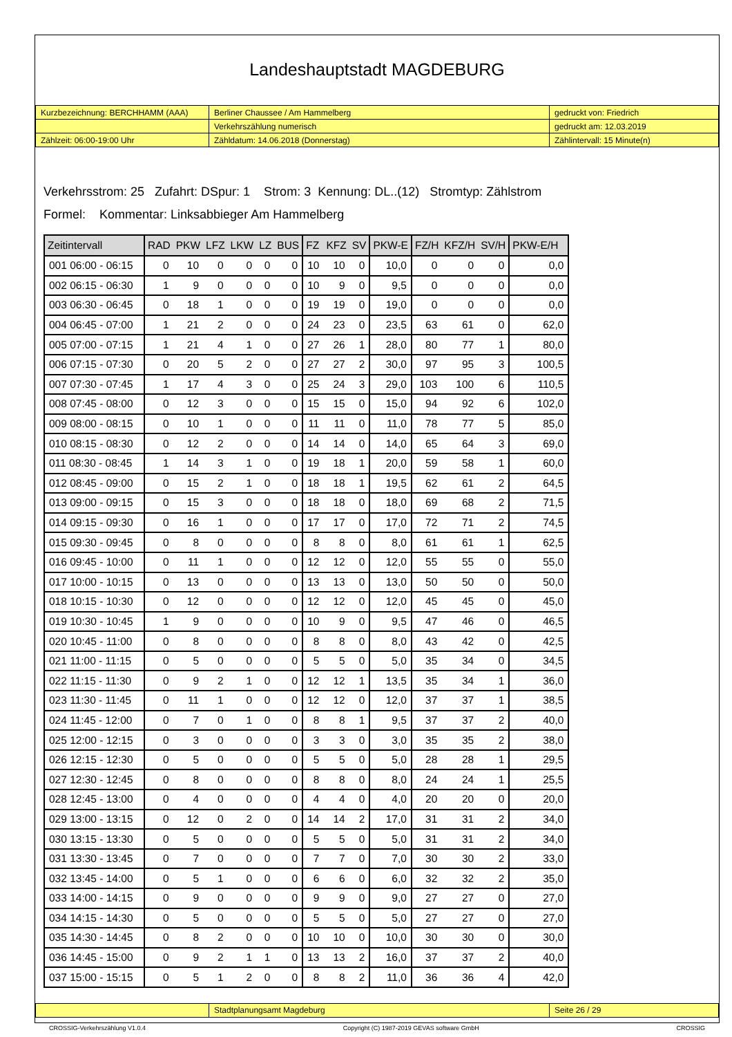Landeshauptstadt MAGDEBURG
| Kurzbezeichnung: BERCHHAMM (AAA) | Berliner Chaussee / Am Hammelberg | gedruckt von: Friedrich |
| | Verkehrszählung numerisch | gedruckt am: 12.03.2019 |
| Zählzeit: 06:00-19:00 Uhr | Zähldatum: 14.06.2018 (Donnerstag) | Zählintervall: 15 Minute(n) |
Verkehrsstrom: 25 Zufahrt: DSpur: 1 Strom: 3 Kennung: DL..(12) Stromtyp: Zählstrom
Formel: Kommentar: Linksabbieger Am Hammelberg
| Zeitintervall | RAD | PKW | LFZ | LKW | LZ | BUS | FZ | KFZ | SV | PKW-E | FZ/H | KFZ/H | SV/H | PKW-E/H |
| --- | --- | --- | --- | --- | --- | --- | --- | --- | --- | --- | --- | --- | --- | --- |
| 001 06:00 - 06:15 | 0 | 10 | 0 | 0 | 0 | 0 | 10 | 10 | 0 | 10,0 | 0 | 0 | 0 | 0,0 |
| 002 06:15 - 06:30 | 1 | 9 | 0 | 0 | 0 | 0 | 10 | 9 | 0 | 9,5 | 0 | 0 | 0 | 0,0 |
| 003 06:30 - 06:45 | 0 | 18 | 1 | 0 | 0 | 0 | 19 | 19 | 0 | 19,0 | 0 | 0 | 0 | 0,0 |
| 004 06:45 - 07:00 | 1 | 21 | 2 | 0 | 0 | 0 | 24 | 23 | 0 | 23,5 | 63 | 61 | 0 | 62,0 |
| 005 07:00 - 07:15 | 1 | 21 | 4 | 1 | 0 | 0 | 27 | 26 | 1 | 28,0 | 80 | 77 | 1 | 80,0 |
| 006 07:15 - 07:30 | 0 | 20 | 5 | 2 | 0 | 0 | 27 | 27 | 2 | 30,0 | 97 | 95 | 3 | 100,5 |
| 007 07:30 - 07:45 | 1 | 17 | 4 | 3 | 0 | 0 | 25 | 24 | 3 | 29,0 | 103 | 100 | 6 | 110,5 |
| 008 07:45 - 08:00 | 0 | 12 | 3 | 0 | 0 | 0 | 15 | 15 | 0 | 15,0 | 94 | 92 | 6 | 102,0 |
| 009 08:00 - 08:15 | 0 | 10 | 1 | 0 | 0 | 0 | 11 | 11 | 0 | 11,0 | 78 | 77 | 5 | 85,0 |
| 010 08:15 - 08:30 | 0 | 12 | 2 | 0 | 0 | 0 | 14 | 14 | 0 | 14,0 | 65 | 64 | 3 | 69,0 |
| 011 08:30 - 08:45 | 1 | 14 | 3 | 1 | 0 | 0 | 19 | 18 | 1 | 20,0 | 59 | 58 | 1 | 60,0 |
| 012 08:45 - 09:00 | 0 | 15 | 2 | 1 | 0 | 0 | 18 | 18 | 1 | 19,5 | 62 | 61 | 2 | 64,5 |
| 013 09:00 - 09:15 | 0 | 15 | 3 | 0 | 0 | 0 | 18 | 18 | 0 | 18,0 | 69 | 68 | 2 | 71,5 |
| 014 09:15 - 09:30 | 0 | 16 | 1 | 0 | 0 | 0 | 17 | 17 | 0 | 17,0 | 72 | 71 | 2 | 74,5 |
| 015 09:30 - 09:45 | 0 | 8 | 0 | 0 | 0 | 0 | 8 | 8 | 0 | 8,0 | 61 | 61 | 1 | 62,5 |
| 016 09:45 - 10:00 | 0 | 11 | 1 | 0 | 0 | 0 | 12 | 12 | 0 | 12,0 | 55 | 55 | 0 | 55,0 |
| 017 10:00 - 10:15 | 0 | 13 | 0 | 0 | 0 | 0 | 13 | 13 | 0 | 13,0 | 50 | 50 | 0 | 50,0 |
| 018 10:15 - 10:30 | 0 | 12 | 0 | 0 | 0 | 0 | 12 | 12 | 0 | 12,0 | 45 | 45 | 0 | 45,0 |
| 019 10:30 - 10:45 | 1 | 9 | 0 | 0 | 0 | 0 | 10 | 9 | 0 | 9,5 | 47 | 46 | 0 | 46,5 |
| 020 10:45 - 11:00 | 0 | 8 | 0 | 0 | 0 | 0 | 8 | 8 | 0 | 8,0 | 43 | 42 | 0 | 42,5 |
| 021 11:00 - 11:15 | 0 | 5 | 0 | 0 | 0 | 0 | 5 | 5 | 0 | 5,0 | 35 | 34 | 0 | 34,5 |
| 022 11:15 - 11:30 | 0 | 9 | 2 | 1 | 0 | 0 | 12 | 12 | 1 | 13,5 | 35 | 34 | 1 | 36,0 |
| 023 11:30 - 11:45 | 0 | 11 | 1 | 0 | 0 | 0 | 12 | 12 | 0 | 12,0 | 37 | 37 | 1 | 38,5 |
| 024 11:45 - 12:00 | 0 | 7 | 0 | 1 | 0 | 0 | 8 | 8 | 1 | 9,5 | 37 | 37 | 2 | 40,0 |
| 025 12:00 - 12:15 | 0 | 3 | 0 | 0 | 0 | 0 | 3 | 3 | 0 | 3,0 | 35 | 35 | 2 | 38,0 |
| 026 12:15 - 12:30 | 0 | 5 | 0 | 0 | 0 | 0 | 5 | 5 | 0 | 5,0 | 28 | 28 | 1 | 29,5 |
| 027 12:30 - 12:45 | 0 | 8 | 0 | 0 | 0 | 0 | 8 | 8 | 0 | 8,0 | 24 | 24 | 1 | 25,5 |
| 028 12:45 - 13:00 | 0 | 4 | 0 | 0 | 0 | 0 | 4 | 4 | 0 | 4,0 | 20 | 20 | 0 | 20,0 |
| 029 13:00 - 13:15 | 0 | 12 | 0 | 2 | 0 | 0 | 14 | 14 | 2 | 17,0 | 31 | 31 | 2 | 34,0 |
| 030 13:15 - 13:30 | 0 | 5 | 0 | 0 | 0 | 0 | 5 | 5 | 0 | 5,0 | 31 | 31 | 2 | 34,0 |
| 031 13:30 - 13:45 | 0 | 7 | 0 | 0 | 0 | 0 | 7 | 7 | 0 | 7,0 | 30 | 30 | 2 | 33,0 |
| 032 13:45 - 14:00 | 0 | 5 | 1 | 0 | 0 | 0 | 6 | 6 | 0 | 6,0 | 32 | 32 | 2 | 35,0 |
| 033 14:00 - 14:15 | 0 | 9 | 0 | 0 | 0 | 0 | 9 | 9 | 0 | 9,0 | 27 | 27 | 0 | 27,0 |
| 034 14:15 - 14:30 | 0 | 5 | 0 | 0 | 0 | 0 | 5 | 5 | 0 | 5,0 | 27 | 27 | 0 | 27,0 |
| 035 14:30 - 14:45 | 0 | 8 | 2 | 0 | 0 | 0 | 10 | 10 | 0 | 10,0 | 30 | 30 | 0 | 30,0 |
| 036 14:45 - 15:00 | 0 | 9 | 2 | 1 | 1 | 0 | 13 | 13 | 2 | 16,0 | 37 | 37 | 2 | 40,0 |
| 037 15:00 - 15:15 | 0 | 5 | 1 | 2 | 0 | 0 | 8 | 8 | 2 | 11,0 | 36 | 36 | 4 | 42,0 |
| | Stadtplanungsamt Magdeburg | Seite 26 / 29 |
CROSSIG-Verkehrszählung V1.0.4 Copyright (C) 1987-2019 GEVAS software GmbH CROSSIG